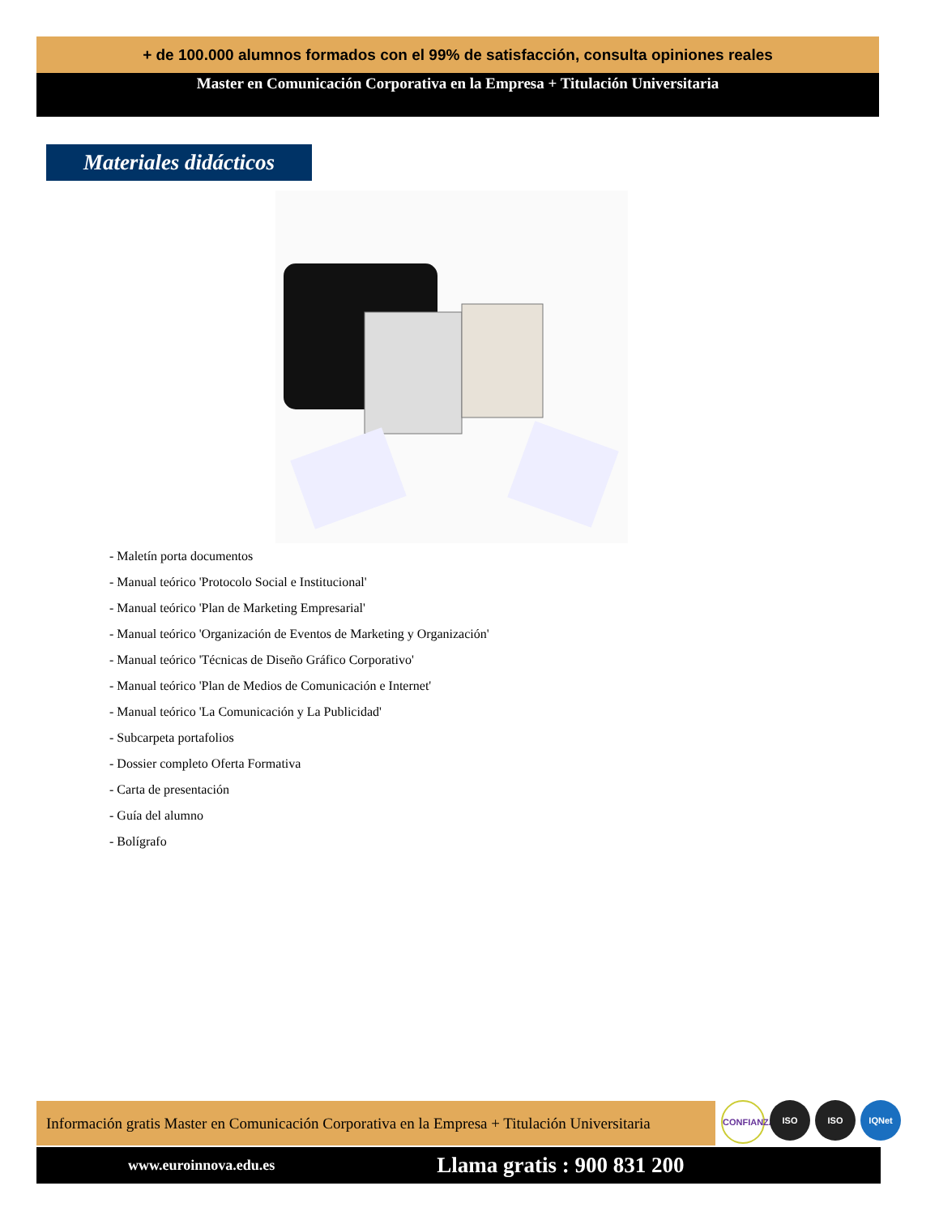+ de 100.000 alumnos formados con el 99% de satisfacción, consulta opiniones reales
Master en Comunicación Corporativa en la Empresa + Titulación Universitaria
Materiales didácticos
- Maletín porta documentos
- Manual teórico 'Protocolo Social e Institucional'
- Manual teórico 'Plan de Marketing Empresarial'
- Manual teórico 'Organización de Eventos de Marketing y Organización'
- Manual teórico 'Técnicas de Diseño Gráfico Corporativo'
- Manual teórico 'Plan de Medios de Comunicación e Internet'
- Manual teórico 'La Comunicación y La Publicidad'
- Subcarpeta portafolios
- Dossier completo Oferta Formativa
- Carta de presentación
- Guía del alumno
- Bolígrafo
Información gratis Master en Comunicación Corporativa en la Empresa + Titulación Universitaria
www.euroinnova.edu.es Llama gratis : 900 831 200
CONFIANZA
ISO ISO IQNet